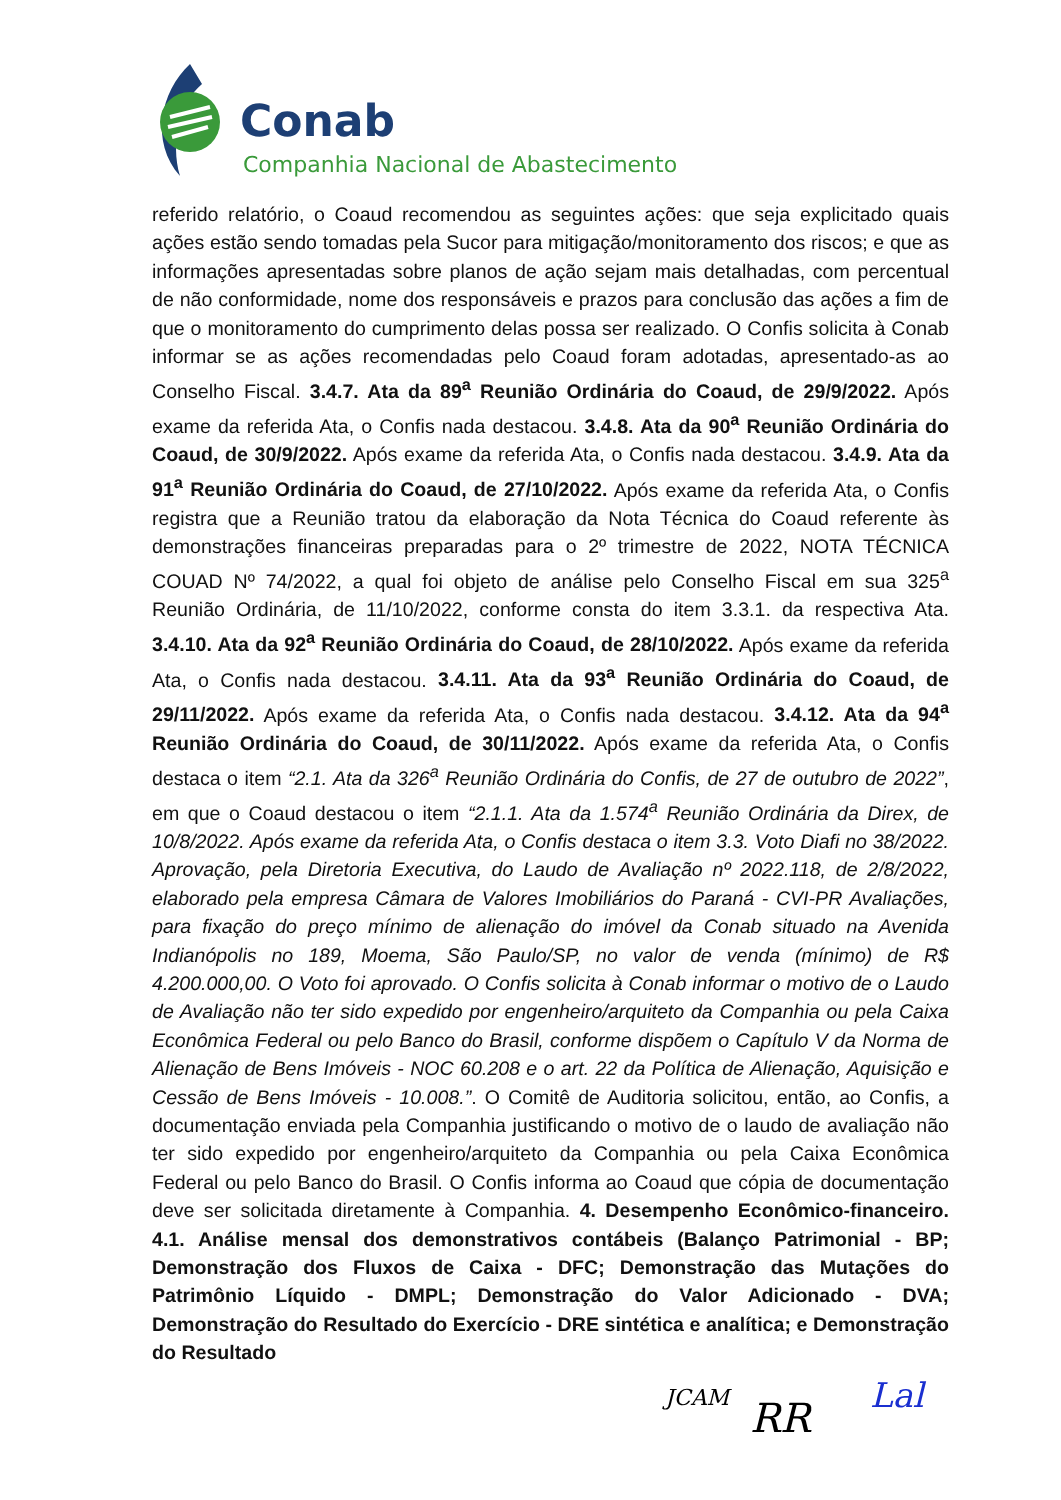Conab
Companhia Nacional de Abastecimento
referido relatório, o Coaud recomendou as seguintes ações: que seja explicitado quais ações estão sendo tomadas pela Sucor para mitigação/monitoramento dos riscos; e que as informações apresentadas sobre planos de ação sejam mais detalhadas, com percentual de não conformidade, nome dos responsáveis e prazos para conclusão das ações a fim de que o monitoramento do cumprimento delas possa ser realizado. O Confis solicita à Conab informar se as ações recomendadas pelo Coaud foram adotadas, apresentado-as ao Conselho Fiscal. 3.4.7. Ata da 89<sup>a</sup> Reunião Ordinária do Coaud, de 29/9/2022. Após exame da referida Ata, o Confis nada destacou. 3.4.8. Ata da 90<sup>a</sup> Reunião Ordinária do Coaud, de 30/9/2022. Após exame da referida Ata, o Confis nada destacou. 3.4.9. Ata da 91<sup>a</sup> Reunião Ordinária do Coaud, de 27/10/2022. Após exame da referida Ata, o Confis registra que a Reunião tratou da elaboração da Nota Técnica do Coaud referente às demonstrações financeiras preparadas para o 2º trimestre de 2022, NOTA TÉCNICA COUAD Nº 74/2022, a qual foi objeto de análise pelo Conselho Fiscal em sua 325<sup>a</sup> Reunião Ordinária, de 11/10/2022, conforme consta do item 3.3.1. da respectiva Ata. 3.4.10. Ata da 92<sup>a</sup> Reunião Ordinária do Coaud, de 28/10/2022. Após exame da referida Ata, o Confis nada destacou. 3.4.11. Ata da 93<sup>a</sup> Reunião Ordinária do Coaud, de 29/11/2022. Após exame da referida Ata, o Confis nada destacou. 3.4.12. Ata da 94<sup>a</sup> Reunião Ordinária do Coaud, de 30/11/2022. Após exame da referida Ata, o Confis destaca o item “2.1. Ata da 326<sup>a</sup> Reunião Ordinária do Confis, de 27 de outubro de 2022”, em que o Coaud destacou o item “2.1.1. Ata da 1.574<sup>a</sup> Reunião Ordinária da Direx, de 10/8/2022. Após exame da referida Ata, o Confis destaca o item 3.3. Voto Diafi no 38/2022. Aprovação, pela Diretoria Executiva, do Laudo de Avaliação nº 2022.118, de 2/8/2022, elaborado pela empresa Câmara de Valores Imobiliários do Paraná - CVI-PR Avaliações, para fixação do preço mínimo de alienação do imóvel da Conab situado na Avenida Indianópolis no 189, Moema, São Paulo/SP, no valor de venda (mínimo) de R$ 4.200.000,00. O Voto foi aprovado. O Confis solicita à Conab informar o motivo de o Laudo de Avaliação não ter sido expedido por engenheiro/arquiteto da Companhia ou pela Caixa Econômica Federal ou pelo Banco do Brasil, conforme dispõem o Capítulo V da Norma de Alienação de Bens Imóveis - NOC 60.208 e o art. 22 da Política de Alienação, Aquisição e Cessão de Bens Imóveis - 10.008.”. O Comitê de Auditoria solicitou, então, ao Confis, a documentação enviada pela Companhia justificando o motivo de o laudo de avaliação não ter sido expedido por engenheiro/arquiteto da Companhia ou pela Caixa Econômica Federal ou pelo Banco do Brasil. O Confis informa ao Coaud que cópia de documentação deve ser solicitada diretamente à Companhia. 4. Desempenho Econômico-financeiro. 4.1. Análise mensal dos demonstrativos contábeis (Balanço Patrimonial - BP; Demonstração dos Fluxos de Caixa - DFC; Demonstração das Mutações do Patrimônio Líquido - DMPL; Demonstração do Valor Adicionado - DVA; Demonstração do Resultado do Exercício - DRE sintética e analítica; e Demonstração do Resultado
JCAM RR Lal